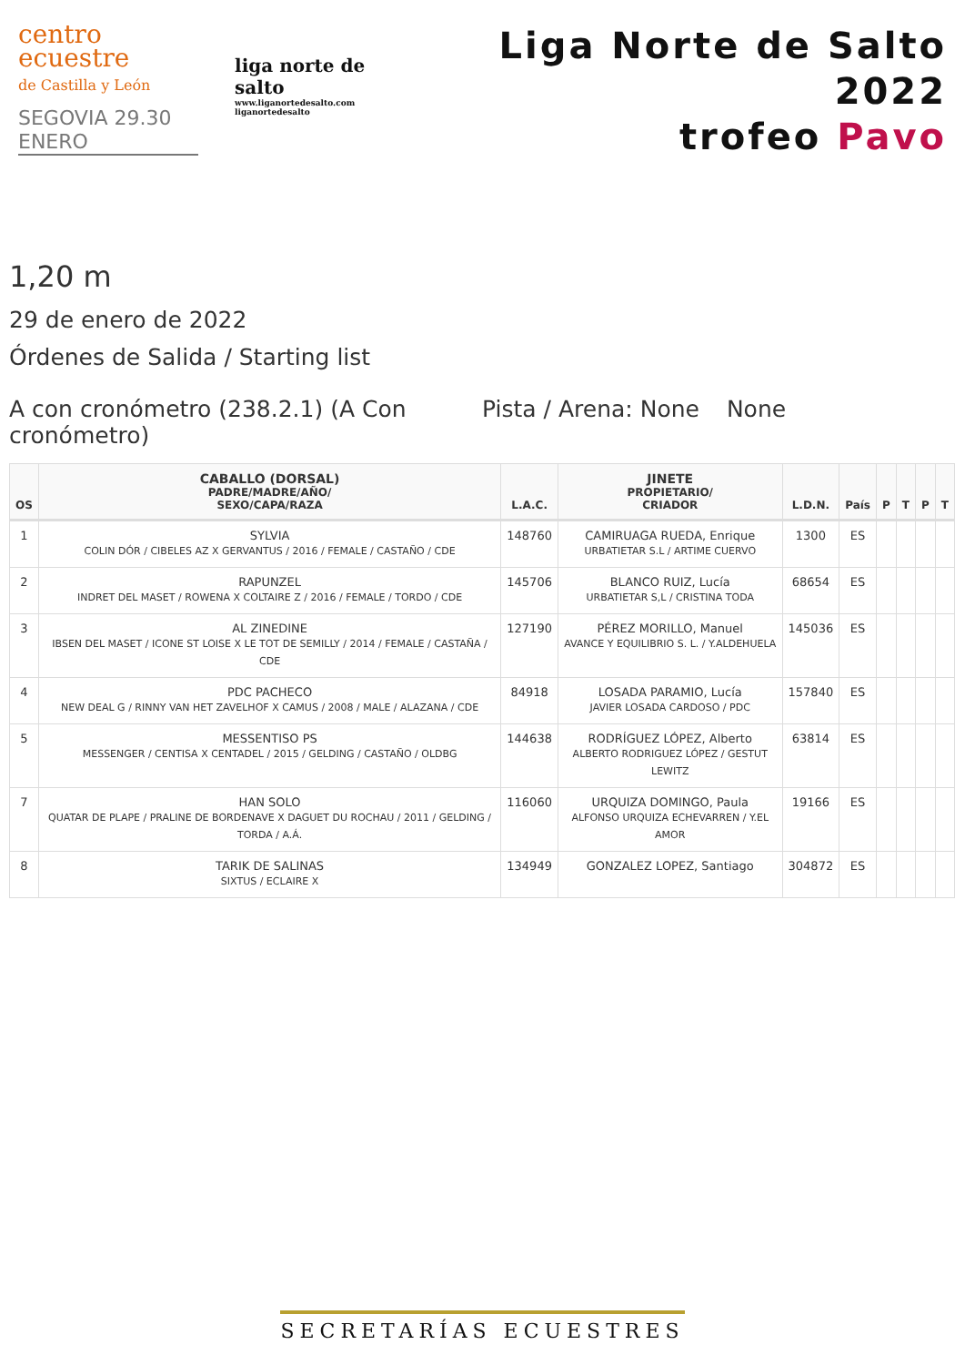centro ecuestre
de Castilla y León
SEGOVIA 29.30 ENERO
liga norte de salto
www.liganortedesalto.com
liganortedesalto
Liga Norte de Salto 2022
trofeo Pavo
1,20 m
29 de enero de 2022
Órdenes de Salida / Starting list
A con cronómetro (238.2.1) (A Con cronómetro)
Pista / Arena: None None
| OS | CABALLO (DORSAL) PADRE/MADRE/AÑO/ SEXO/CAPA/RAZA | L.A.C. | JINETE PROPIETARIO/ CRIADOR | L.D.N. | País | P | T | P | T |
| --- | --- | --- | --- | --- | --- | --- | --- | --- | --- |
| 1 | SYLVIA COLIN DÓR / CIBELES AZ X GERVANTUS / 2016 / FEMALE / CASTAÑO / CDE | 148760 | CAMIRUAGA RUEDA, Enrique URBATIETAR S.L / ARTIME CUERVO | 1300 | ES | | | | |
| 2 | RAPUNZEL INDRET DEL MASET / ROWENA X COLTAIRE Z / 2016 / FEMALE / TORDO / CDE | 145706 | BLANCO RUIZ, Lucía URBATIETAR S,L / CRISTINA TODA | 68654 | ES | | | | |
| 3 | AL ZINEDINE IBSEN DEL MASET / ICONE ST LOISE X LE TOT DE SEMILLY / 2014 / FEMALE / CASTAÑA / CDE | 127190 | PÉREZ MORILLO, Manuel AVANCE Y EQUILIBRIO S. L. / Y.ALDEHUELA | 145036 | ES | | | | |
| 4 | PDC PACHECO NEW DEAL G / RINNY VAN HET ZAVELHOF X CAMUS / 2008 / MALE / ALAZANA / CDE | 84918 | LOSADA PARAMIO, Lucía JAVIER LOSADA CARDOSO / PDC | 157840 | ES | | | | |
| 5 | MESSENTISO PS MESSENGER / CENTISA X CENTADEL / 2015 / GELDING / CASTAÑO / OLDBG | 144638 | RODRÍGUEZ LÓPEZ, Alberto ALBERTO RODRIGUEZ LÓPEZ / GESTUT LEWITZ | 63814 | ES | | | | |
| 7 | HAN SOLO QUATAR DE PLAPE / PRALINE DE BORDENAVE X DAGUET DU ROCHAU / 2011 / GELDING / TORDA / A.Á. | 116060 | URQUIZA DOMINGO, Paula ALFONSO URQUIZA ECHEVARREN / Y.EL AMOR | 19166 | ES | | | | |
| 8 | TARIK DE SALINAS SIXTUS / ECLAIRE X | 134949 | GONZALEZ LOPEZ, Santiago | 304872 | ES | | | | |
SECRETARÍAS ECUESTRES